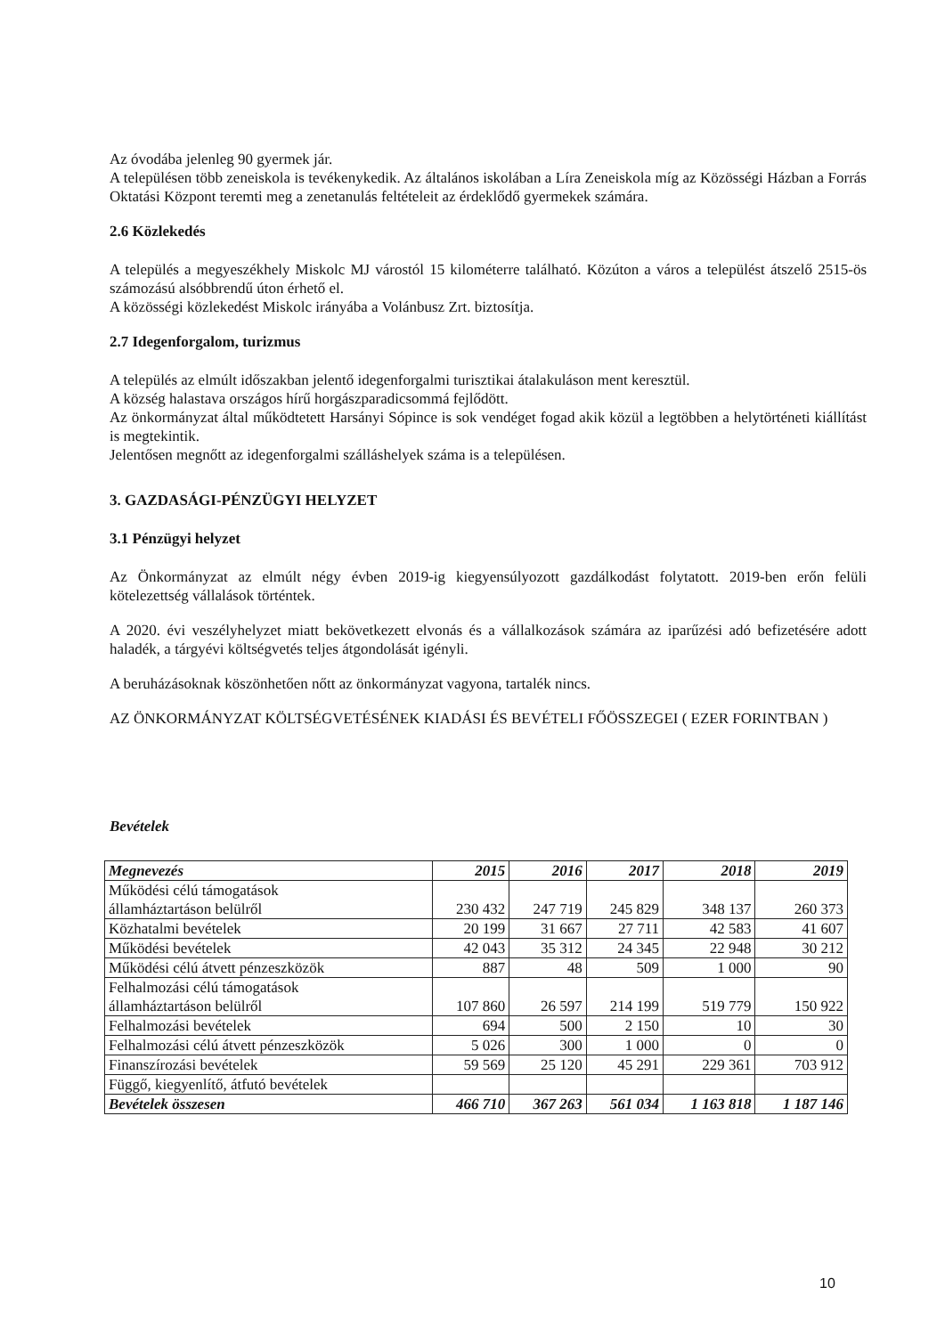Az óvodába jelenleg 90 gyermek jár.
A településen több zeneiskola is tevékenykedik. Az általános iskolában a Líra Zeneiskola míg az Közösségi Házban a Forrás Oktatási Központ teremti meg a zenetanulás feltételeit az érdeklődő gyermekek számára.
2.6 Közlekedés
A település a megyeszékhely Miskolc MJ várostól 15 kilométerre található. Közúton a város a települést átszelő 2515-ös számozású alsóbbrendű úton érhető el.
A közösségi közlekedést Miskolc irányába a Volánbusz Zrt. biztosítja.
2.7 Idegenforgalom, turizmus
A település az elmúlt időszakban jelentő idegenforgalmi turisztikai átalakuláson ment keresztül.
A község halastava országos hírű horgászparadicsommá fejlődött.
Az önkormányzat által működtetett Harsányi Sópince is sok vendéget fogad akik közül a legtöbben a helytörténeti kiállítást is megtekintik.
Jelentősen megnőtt az idegenforgalmi szálláshelyek száma is a településen.
3. GAZDASÁGI-PÉNZÜGYI HELYZET
3.1 Pénzügyi helyzet
Az Önkormányzat az elmúlt négy évben 2019-ig kiegyensúlyozott gazdálkodást folytatott. 2019-ben erőn felüli kötelezettség vállalások történtek.
A 2020. évi veszélyhelyzet miatt bekövetkezett elvonás és a vállalkozások számára az iparűzési adó befizetésére adott haladék, a tárgyévi költségvetés teljes átgondolását igényli.
A beruházásoknak köszönhetően nőtt az önkormányzat vagyona, tartalék nincs.
AZ ÖNKORMÁNYZAT KÖLTSÉGVETÉSÉNEK KIADÁSI ÉS BEVÉTELI FŐÖSSZEGEI ( EZER FORINTBAN )
Bevételek
| Megnevezés | 2015 | 2016 | 2017 | 2018 | 2019 |
| --- | --- | --- | --- | --- | --- |
| Működési célú támogatások államháztartáson belülről | 230 432 | 247 719 | 245 829 | 348 137 | 260 373 |
| Közhatalmi bevételek | 20 199 | 31 667 | 27 711 | 42 583 | 41 607 |
| Működési bevételek | 42 043 | 35 312 | 24 345 | 22 948 | 30 212 |
| Működési célú átvett pénzeszközök | 887 | 48 | 509 | 1 000 | 90 |
| Felhalmozási célú támogatások államháztartáson belülről | 107 860 | 26 597 | 214 199 | 519 779 | 150 922 |
| Felhalmozási bevételek | 694 | 500 | 2 150 | 10 | 30 |
| Felhalmozási célú átvett pénzeszközök | 5 026 | 300 | 1 000 | 0 | 0 |
| Finanszírozási bevételek | 59 569 | 25 120 | 45 291 | 229 361 | 703 912 |
| Függő, kiegyenlítő, átfutó bevételek | | | | | |
| Bevételek összesen | 466 710 | 367 263 | 561 034 | 1 163 818 | 1 187 146 |
10